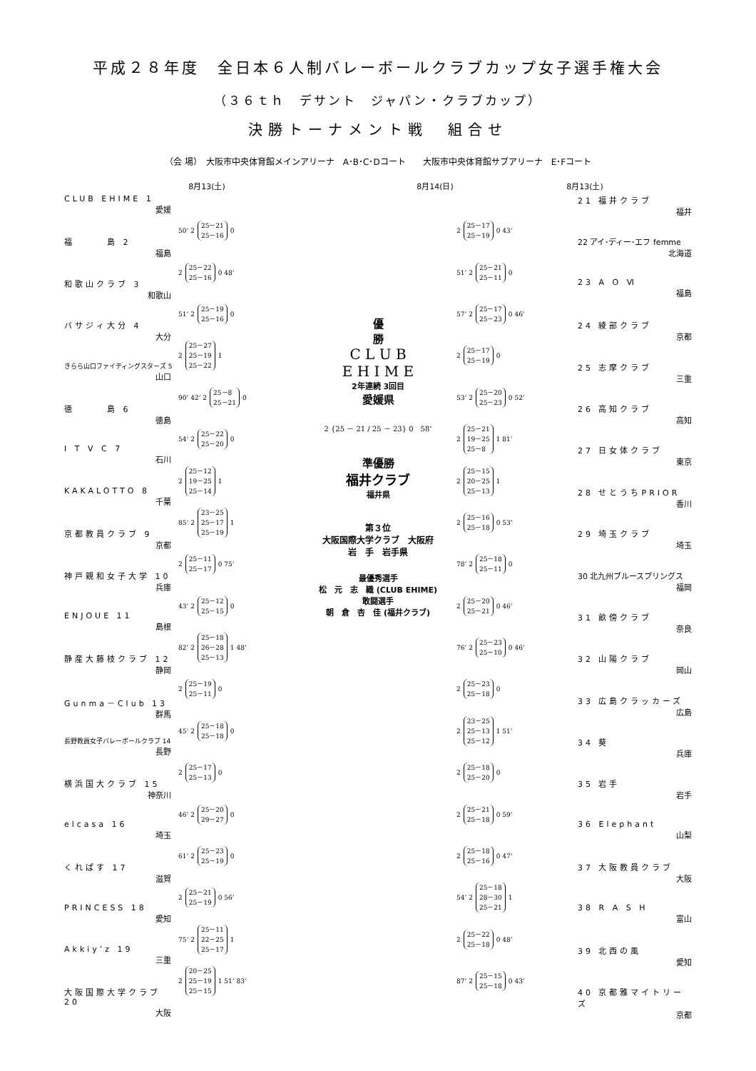平成２８年度　全日本６人制バレーボールクラブカップ女子選手権大会
（３６ｔｈ　デサント　ジャパン・クラブカップ）
決勝トーナメント戦　組合せ
（会 場）　大阪市中央体育館メインアリーナ　A･B･C･Dコート　　大阪市中央体育館サブアリーナ　E･Fコート
8月13(土) 8月14(日) 8月13(土)
CLUB EHIME 1
愛媛
福　　　島 2
福島
和歌山クラブ 3
和歌山
バサジィ大分 4
大分
きらら山口ファイティングスターズ 5
山口
徳　　　島 6
徳島
I T V C 7
石川
KAKALOTTO 8
千葉
京都教員クラブ 9
京都
神戸親和女子大学 10
兵庫
ENJOUE 11
島根
静産大藤枝クラブ 12
静岡
Gunma－Club 13
群馬
長野教員女子バレーボールクラブ 14
長野
横浜国大クラブ 15
神奈川
elcasa 16
埼玉
くれぱす 17
滋賀
PRINCESS 18
愛知
Akkiy’z 19
三重
大阪国際大学クラブ 20
大阪
50’ 2 25－21
25－16 0
2 25－22
25－16 0 48’
51’ 2 25－19
25－16 0
2 25－27
25－19
25－22 1
90’ 42’ 2 25－8
25－21 0
54’ 2 25－22
25－20 0
2 25－12
19－25
25－14 1
85’ 2 23－25
25－17
25－19 1
2 25－11
25－17 0 75’
43’ 2 25－12
25－15 0
82’ 2 25－18
26－28
25－13 1 48’
2 25－19
25－11 0
45’ 2 25－18
25－18 0
2 25－17
25－13 0
46’ 2 25－20
29－27 0
61’ 2 25－23
25－19 0
2 25－21
25－19 0 56’
75’ 2 25－11
22－25
25－17 1
2 20－25
25－19
25－15 1 51’ 83’
優
勝
C L U B
E H I M E
2年連続 3回目
愛媛県
2 {25 － 21 / 25 － 23} 0　58’
準優勝
福井クラブ
福井県
第３位
大阪国際大学クラブ　大阪府
岩　手　岩手県
最優秀選手
松　元　志　織 (CLUB EHIME)
敢闘選手
朝　倉　杏　佳 (福井クラブ)
2 25－17
25－19 0 43’
51’ 2 25－21
25－11 0
57’ 2 25－17
25－23 0 46’
2 25－17
25－19 0
53’ 2 25－20
25－23 0 52’
2 25－21
19－25
25－8 1 81’
2 25－15
20－25
25－13 1
2 25－16
25－18 0 53’
78’ 2 25－18
25－11 0
2 25－20
25－21 0 46’
76’ 2 25－23
25－10 0 46’
2 25－23
25－18 0
2 23－25
25－13
25－12 1 51’
2 25－18
25－20 0
2 25－21
25－18 0 59’
2 25－18
25－16 0 47’
54’ 2 25－18
28－30
25－21 1
2 25－22
25－18 0 48’
87’ 2 25－15
25－18 0 43’
21 福井クラブ
福井
22 アイ･ディー･エフ femme
北海道
23 A O Ⅵ
福島
24 綾部クラブ
京都
25 志摩クラブ
三重
26 高知クラブ
高知
27 日女体クラブ
東京
28 せとうちPRIOR
香川
29 埼玉クラブ
埼玉
30 北九州ブルースプリングス
福岡
31 畝傍クラブ
奈良
32 山陽クラブ
岡山
33 広島クラッカーズ
広島
34 葵
兵庫
35 岩手
岩手
36 Elephant
山梨
37 大阪教員クラブ
大阪
38 R A S H
富山
39 北西の風
愛知
40 京都雅マイトリーズ
京都